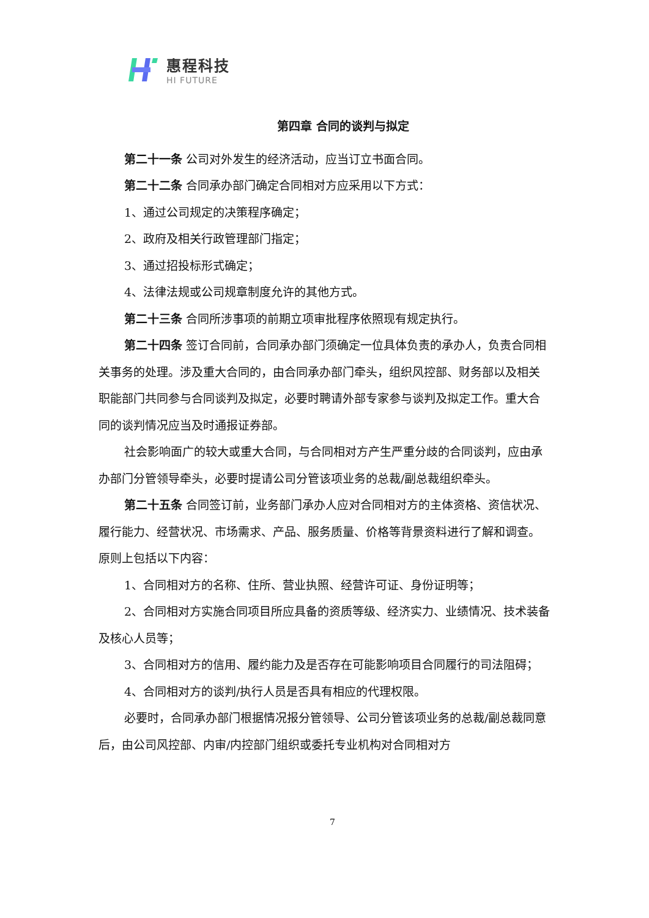惠程科技
HI FUTURE
第四章 合同的谈判与拟定
第二十一条 公司对外发生的经济活动，应当订立书面合同。
第二十二条 合同承办部门确定合同相对方应采用以下方式：
1、通过公司规定的决策程序确定；
2、政府及相关行政管理部门指定；
3、通过招投标形式确定；
4、法律法规或公司规章制度允许的其他方式。
第二十三条 合同所涉事项的前期立项审批程序依照现有规定执行。
第二十四条 签订合同前，合同承办部门须确定一位具体负责的承办人，负责合同相关事务的处理。涉及重大合同的，由合同承办部门牵头，组织风控部、财务部以及相关职能部门共同参与合同谈判及拟定，必要时聘请外部专家参与谈判及拟定工作。重大合同的谈判情况应当及时通报证券部。
社会影响面广的较大或重大合同，与合同相对方产生严重分歧的合同谈判，应由承办部门分管领导牵头，必要时提请公司分管该项业务的总裁/副总裁组织牵头。
第二十五条 合同签订前，业务部门承办人应对合同相对方的主体资格、资信状况、履行能力、经营状况、市场需求、产品、服务质量、价格等背景资料进行了解和调查。原则上包括以下内容：
1、合同相对方的名称、住所、营业执照、经营许可证、身份证明等；
2、合同相对方实施合同项目所应具备的资质等级、经济实力、业绩情况、技术装备及核心人员等；
3、合同相对方的信用、履约能力及是否存在可能影响项目合同履行的司法阻碍；
4、合同相对方的谈判/执行人员是否具有相应的代理权限。
必要时，合同承办部门根据情况报分管领导、公司分管该项业务的总裁/副总裁同意后，由公司风控部、内审/内控部门组织或委托专业机构对合同相对方
7